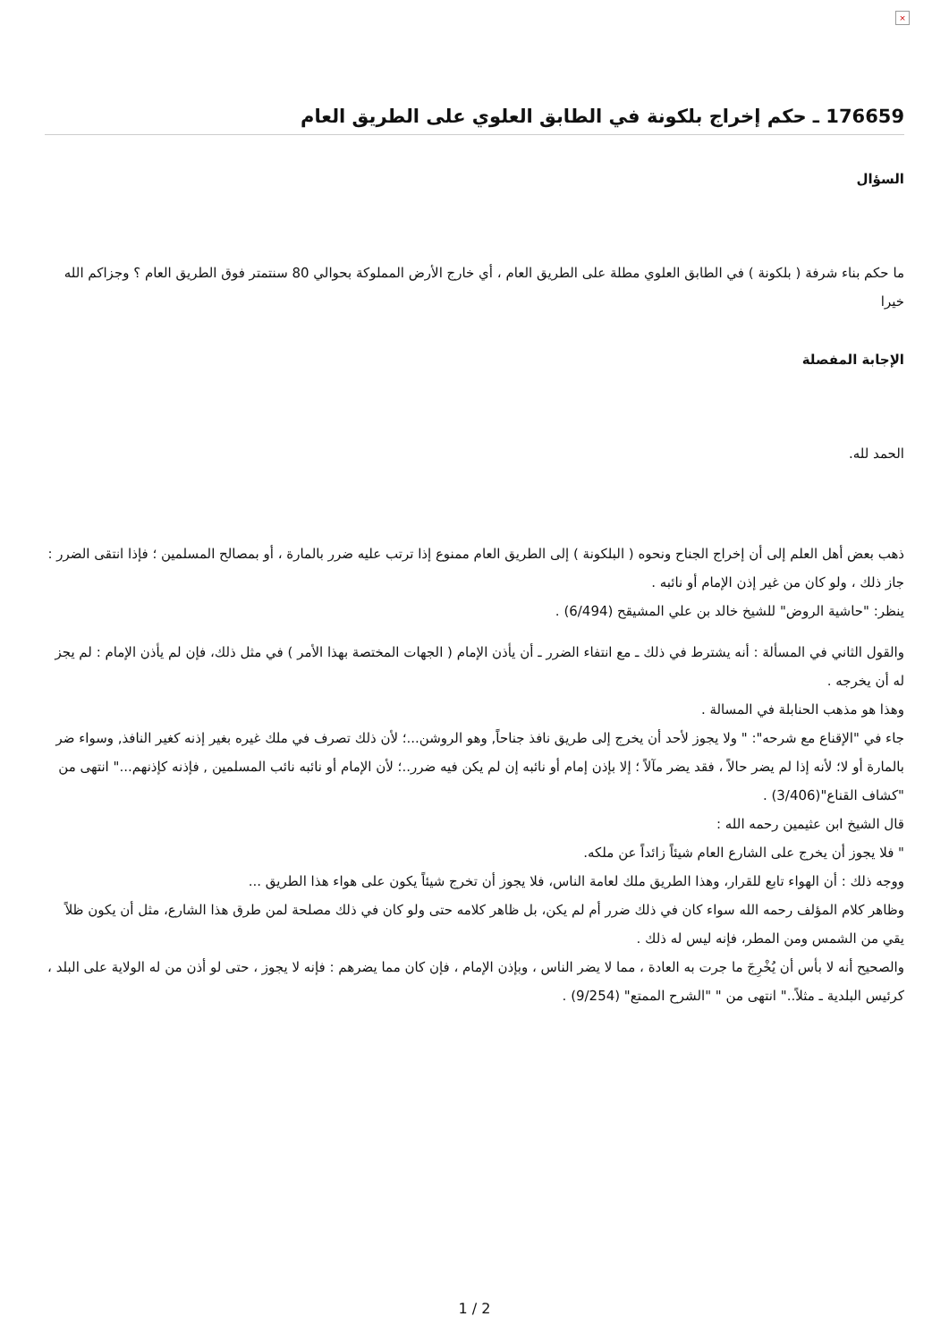×
176659 ـ حكم إخراج بلكونة في الطابق العلوي على الطريق العام
السؤال
ما حكم بناء شرفة ( بلكونة ) في الطابق العلوي مطلة على الطريق العام ، أي خارج الأرض المملوكة بحوالي 80 سنتمتر فوق الطريق العام ؟ وجزاكم الله خيرا
الإجابة المفصلة
الحمد لله.
ذهب بعض أهل العلم إلى أن إخراج الجناح ونحوه ( البلكونة ) إلى الطريق العام ممنوع إذا ترتب عليه ضرر بالمارة ، أو بمصالح المسلمين ؛ فإذا انتقى الضرر : جاز ذلك ، ولو كان من غير إذن الإمام أو نائبه .
ينظر: "حاشية الروض" للشيخ خالد بن علي المشيقح (6/494) .
والقول الثاني في المسألة : أنه يشترط في ذلك ـ مع انتفاء الضرر ـ أن يأذن الإمام ( الجهات المختصة بهذا الأمر ) في مثل ذلك، فإن لم يأذن الإمام : لم يجز له أن يخرجه .
وهذا هو مذهب الحنابلة في المسالة .
جاء في "الإقناع مع شرحه": " ولا يجوز لأحد أن يخرج إلى طريق نافذ جناحاً, وهو الروشن...؛ لأن ذلك تصرف في ملك غيره بغير إذنه كغير النافذ, وسواء ضر بالمارة أو لا؛ لأنه إذا لم يضر حالاً ، فقد يضر مآلاً ؛ إلا بإذن إمام أو نائبه إن لم يكن فيه ضرر..؛ لأن الإمام أو نائبه نائب المسلمين , فإذنه كإذنهم..." انتهى من "كشاف القناع"(3/406) .
قال الشيخ ابن عثيمين رحمه الله :
" فلا يجوز أن يخرج على الشارع العام شيئاً زائداً عن ملكه.
ووجه ذلك : أن الهواء تابع للقرار، وهذا الطريق ملك لعامة الناس، فلا يجوز أن تخرج شيئاً يكون على هواء هذا الطريق ...
وظاهر كلام المؤلف رحمه الله سواء كان في ذلك ضرر أم لم يكن، بل ظاهر كلامه حتى ولو كان في ذلك مصلحة لمن طرق هذا الشارع، مثل أن يكون ظلاً يقي من الشمس ومن المطر، فإنه ليس له ذلك .
والصحيح أنه لا بأس أن يُخْرِجَ ما جرت به العادة ، مما لا يضر الناس ، وبإذن الإمام ، فإن كان مما يضرهم : فإنه لا يجوز ، حتى لو أذن من له الولاية على البلد ، كرئيس البلدية ـ مثلاً.." انتهى من " "الشرح الممتع" (9/254) .
1 / 2